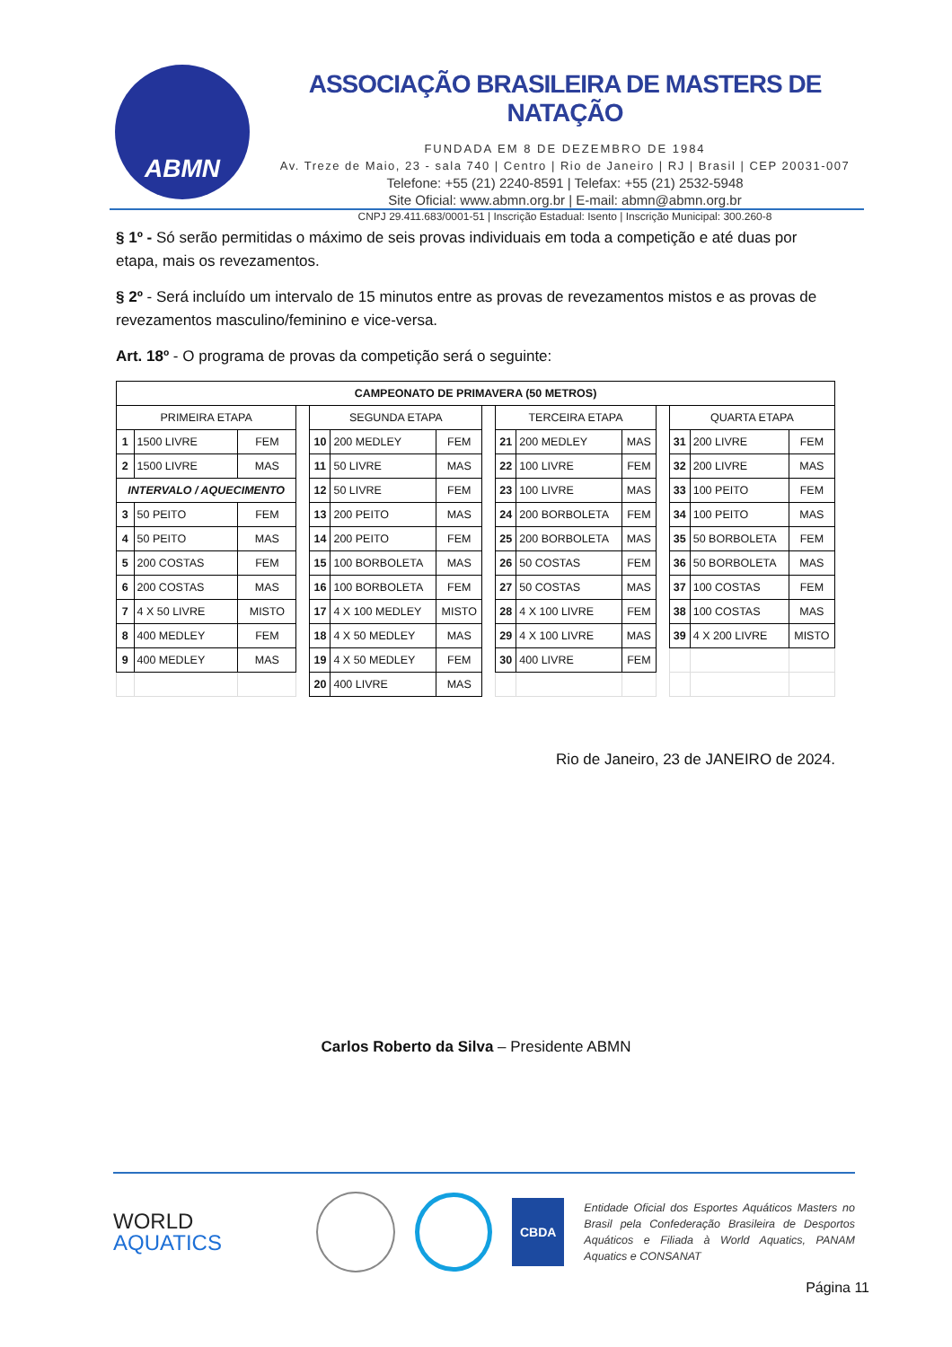ABMN
ASSOCIAÇÃO BRASILEIRA DE MASTERS DE NATAÇÃO
FUNDADA EM 8 DE DEZEMBRO DE 1984
Av. Treze de Maio, 23 - sala 740 | Centro | Rio de Janeiro | RJ | Brasil | CEP 20031-007
Telefone: +55 (21) 2240-8591 | Telefax: +55 (21) 2532-5948
Site Oficial: www.abmn.org.br | E-mail: abmn@abmn.org.br
CNPJ 29.411.683/0001-51 | Inscrição Estadual: Isento | Inscrição Municipal: 300.260-8
§ 1º - Só serão permitidas o máximo de seis provas individuais em toda a competição e até duas por etapa, mais os revezamentos.
§ 2º - Será incluído um intervalo de 15 minutos entre as provas de revezamentos mistos e as provas de revezamentos masculino/feminino e vice-versa.
Art. 18º - O programa de provas da competição será o seguinte:
| CAMPEONATO DE PRIMAVERA (50 METROS) | | | | | | | | | | | | | | |
| --- | --- | --- | --- | --- | --- | --- | --- | --- | --- | --- | --- | --- | --- | --- |
| PRIMEIRA ETAPA | | | | SEGUNDA ETAPA | | | | TERCEIRA ETAPA | | | | QUARTA ETAPA | | |
| 1 | 1500 LIVRE | FEM | | 10 | 200 MEDLEY | FEM | | 21 | 200 MEDLEY | MAS | | 31 | 200 LIVRE | FEM |
| 2 | 1500 LIVRE | MAS | | 11 | 50 LIVRE | MAS | | 22 | 100 LIVRE | FEM | | 32 | 200 LIVRE | MAS |
| INTERVALO / AQUECIMENTO | | | | 12 | 50 LIVRE | FEM | | 23 | 100 LIVRE | MAS | | 33 | 100 PEITO | FEM |
| 3 | 50 PEITO | FEM | | 13 | 200 PEITO | MAS | | 24 | 200 BORBOLETA | FEM | | 34 | 100 PEITO | MAS |
| 4 | 50 PEITO | MAS | | 14 | 200 PEITO | FEM | | 25 | 200 BORBOLETA | MAS | | 35 | 50 BORBOLETA | FEM |
| 5 | 200 COSTAS | FEM | | 15 | 100 BORBOLETA | MAS | | 26 | 50 COSTAS | FEM | | 36 | 50 BORBOLETA | MAS |
| 6 | 200 COSTAS | MAS | | 16 | 100 BORBOLETA | FEM | | 27 | 50 COSTAS | MAS | | 37 | 100 COSTAS | FEM |
| 7 | 4 X 50 LIVRE | MISTO | | 17 | 4 X 100 MEDLEY | MISTO | | 28 | 4 X 100 LIVRE | FEM | | 38 | 100 COSTAS | MAS |
| 8 | 400 MEDLEY | FEM | | 18 | 4 X 50 MEDLEY | MAS | | 29 | 4 X 100 LIVRE | MAS | | 39 | 4 X 200 LIVRE | MISTO |
| 9 | 400 MEDLEY | MAS | | 19 | 4 X 50 MEDLEY | FEM | | 30 | 400 LIVRE | FEM | | | | |
| | | | | 20 | 400 LIVRE | MAS | | | | | | | | |
Rio de Janeiro, 23 de JANEIRO de 2024.
Carlos Roberto da Silva – Presidente ABMN
WORLD
AQUATICS
CBDA
Entidade Oficial dos Esportes Aquáticos Masters no Brasil pela Confederação Brasileira de Desportos Aquáticos e Filiada à World Aquatics, PANAM Aquatics e CONSANAT
Página 11